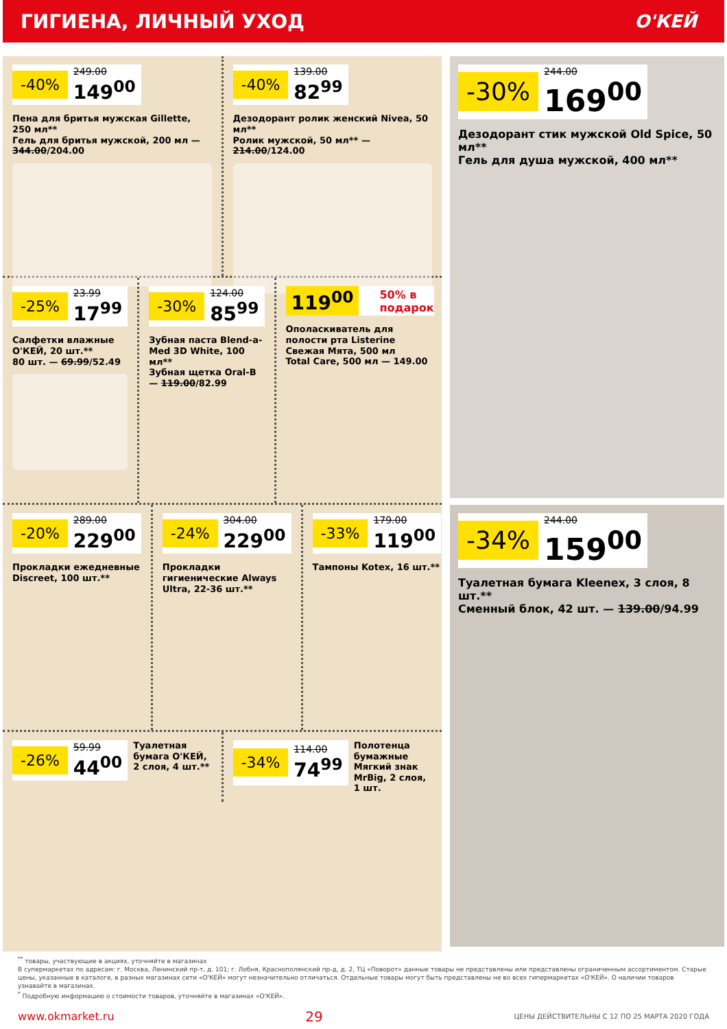ГИГИЕНА, ЛИЧНЫЙ УХОД О'КЕЙ
-40% 249.00
149<sup>00</sup>
Пена для бритья мужская Gillette, 250 мл**
Гель для бритья мужской, 200 мл — 344.00/204.00
-40% 139.00
82<sup>99</sup>
Дезодорант ролик женский Nivea, 50 мл**
Ролик мужской, 50 мл** — 214.00/124.00
-25% 23.99
17<sup>99</sup>
Салфетки влажные О'КЕЙ, 20 шт.**
80 шт. — 69.99/52.49
-30% 124.00
85<sup>99</sup>
Зубная паста Blend-a-Med 3D White, 100 мл**
Зубная щетка Oral-B — 119.00/82.99
119<sup>00</sup> 50% в подарок
Ополаскиватель для полости рта Listerine Свежая Мята, 500 мл
Total Care, 500 мл — 149.00
-20% 289.00
229<sup>00</sup>
Прокладки ежедневные Discreet, 100 шт.**
-24% 304.00
229<sup>00</sup>
Прокладки гигиенические Always Ultra, 22-36 шт.**
-33% 179.00
119<sup>00</sup>
Тампоны Kotex, 16 шт.**
-26% 59.99
44<sup>00</sup>
Туалетная бумага О'КЕЙ, 2 слоя, 4 шт.**
-34% 114.00
74<sup>99</sup>
Полотенца бумажные Мягкий знак MrBig, 2 слоя, 1 шт.
-30% 244.00
169<sup>00</sup>
Дезодорант стик мужской Old Spice, 50 мл**
Гель для душа мужской, 400 мл**
-34% 244.00
159<sup>00</sup>
Туалетная бумага Kleenex, 3 слоя, 8 шт.**
Сменный блок, 42 шт. — 139.00/94.99
<sup>**</sup> товары, участвующие в акциях, уточняйте в магазинах
В супермаркетах по адресам: г. Москва, Ленинский пр-т, д. 101; г. Лобня, Краснополянский пр-д, д. 2, ТЦ «Поворот» данные товары не представлены или представлены ограниченным ассортиментом. Старые цены, указанные в каталоге, в разных магазинах сети «О'КЕЙ» могут незначительно отличаться. Отдельные товары могут быть представлены не во всех гипермаркетах «О'КЕЙ». О наличии товаров узнавайте в магазинах.
<sup>*</sup> Подробную информацию о стоимости товаров, уточняйте в магазинах «О'КЕЙ».
www.okmarket.ru 29 ЦЕНЫ ДЕЙСТВИТЕЛЬНЫ С 12 ПО 25 МАРТА 2020 ГОДА